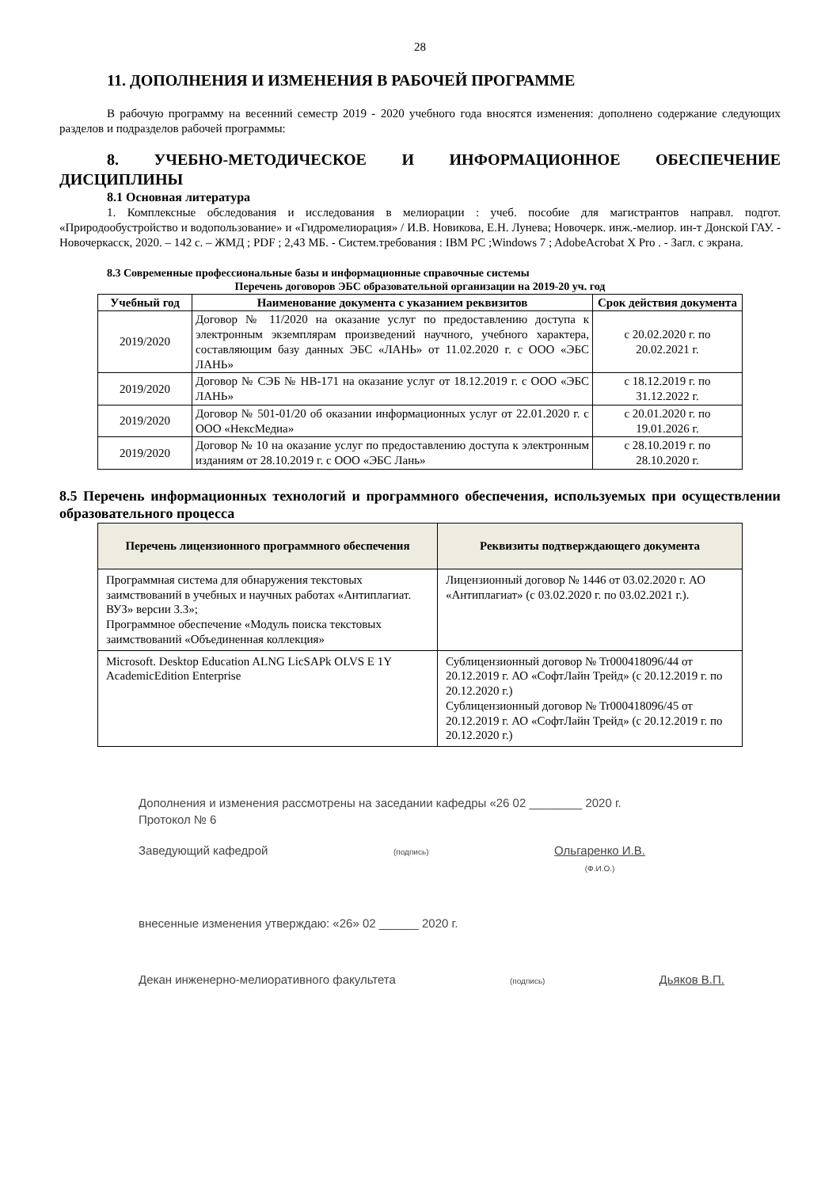28
11. ДОПОЛНЕНИЯ И ИЗМЕНЕНИЯ В РАБОЧЕЙ ПРОГРАММЕ
В рабочую программу на весенний семестр 2019 - 2020 учебного года вносятся изменения: дополнено содержание следующих разделов и подразделов рабочей программы:
8. УЧЕБНО-МЕТОДИЧЕСКОЕ И ИНФОРМАЦИОННОЕ ОБЕСПЕЧЕНИЕ ДИСЦИПЛИНЫ
8.1 Основная литература
1. Комплексные обследования и исследования в мелиорации : учеб. пособие для магистрантов направл. подгот. «Природообустройство и водопользование» и «Гидромелиорация» / И.В. Новикова, Е.Н. Лунева; Новочерк. инж.-мелиор. ин-т Донской ГАУ. - Новочеркасск, 2020. – 142 с. – ЖМД ; PDF ; 2,43 МБ. - Систем.требования : IBM PC ;Windows 7 ; AdobeAcrobat X Pro . - Загл. с экрана.
8.3 Современные профессиональные базы и информационные справочные системы
Перечень договоров ЭБС образовательной организации на 2019-20 уч. год
| Учебный год | Наименование документа с указанием реквизитов | Срок действия документа |
| --- | --- | --- |
| 2019/2020 | Договор № 11/2020 на оказание услуг по предоставлению доступа к электронным экземплярам произведений научного, учебного характера, составляющим базу данных ЭБС «ЛАНЬ» от 11.02.2020 г. с ООО «ЭБС ЛАНЬ» | с 20.02.2020 г. по 20.02.2021 г. |
| 2019/2020 | Договор № СЭБ № НВ-171 на оказание услуг от 18.12.2019 г. с ООО «ЭБС ЛАНЬ» | с 18.12.2019 г. по 31.12.2022 г. |
| 2019/2020 | Договор № 501-01/20 об оказании информационных услуг от 22.01.2020 г. с ООО «НексМедиа» | с 20.01.2020 г. по 19.01.2026 г. |
| 2019/2020 | Договор № 10 на оказание услуг по предоставлению доступа к электронным изданиям от 28.10.2019 г. с ООО «ЭБС Лань» | с 28.10.2019 г. по 28.10.2020 г. |
8.5 Перечень информационных технологий и программного обеспечения, используемых при осуществлении образовательного процесса
| Перечень лицензионного программного обеспечения | Реквизиты подтверждающего документа |
| --- | --- |
| Программная система для обнаружения текстовых заимствований в учебных и научных работах «Антиплагиат. ВУЗ» версии 3.3»; Программное обеспечение «Модуль поиска текстовых заимствований «Объединенная коллекция» | Лицензионный договор № 1446 от 03.02.2020 г. АО «Антиплагиат» (с 03.02.2020 г. по 03.02.2021 г.). |
| Microsoft. Desktop Education ALNG LicSAPk OLVS E 1Y AcademicEdition Enterprise | Сублицензионный договор № Tr000418096/44 от 20.12.2019 г. АО «СофтЛайн Трейд» (с 20.12.2019 г. по 20.12.2020 г.) Сублицензионный договор № Tr000418096/45 от 20.12.2019 г. АО «СофтЛайн Трейд» (с 20.12.2019 г. по 20.12.2020 г.) |
Дополнения и изменения рассмотрены на заседании кафедры «26 02 ________ 2020 г.
Протокол № 6
Заведующий кафедрой (подпись) Ольгаренко И.В.
(Ф.И.О.)
внесенные изменения утверждаю: «26» 02 ______ 2020 г.
Декан инженерно-мелиоративного факультета (подпись) Дьяков В.П.